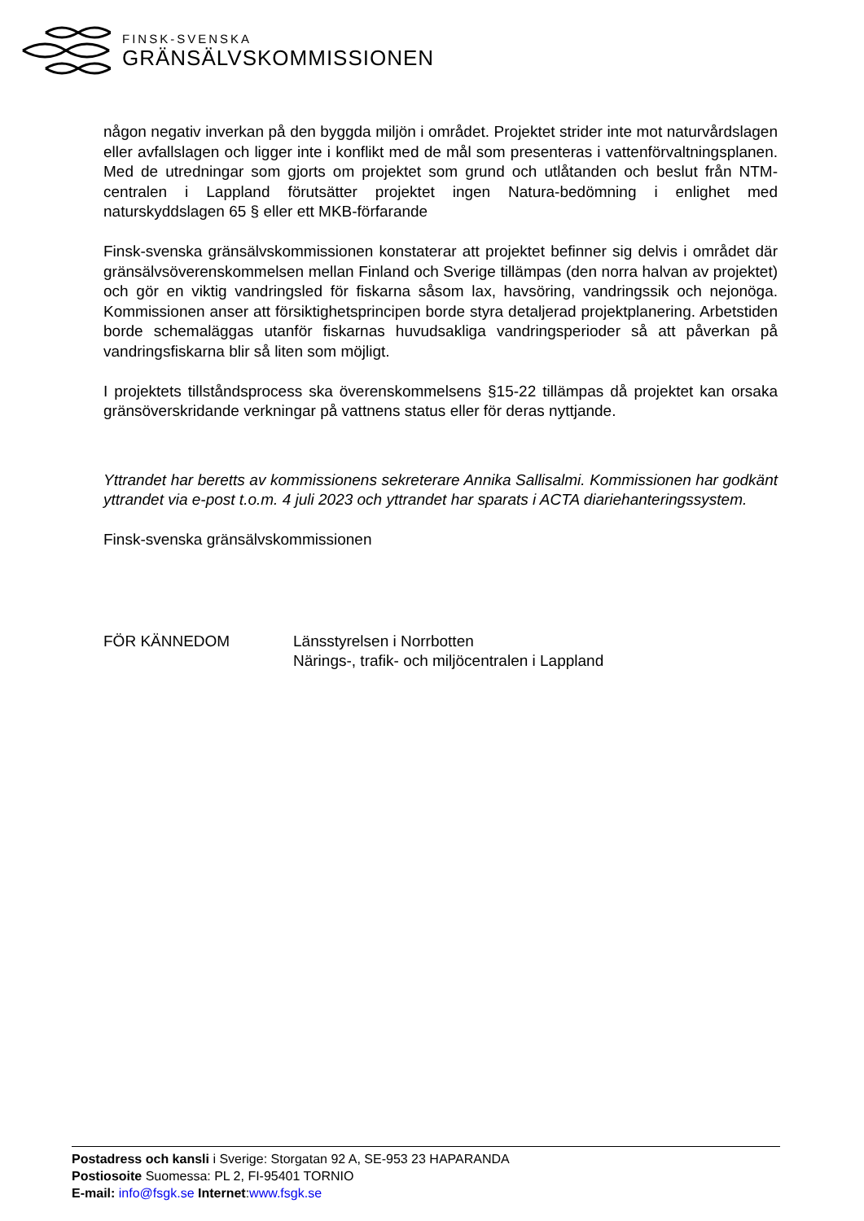FINSK-SVENSKA
GRÄNSÄLVSKOMMISSIONEN
någon negativ inverkan på den byggda miljön i området. Projektet strider inte mot naturvårdslagen eller avfallslagen och ligger inte i konflikt med de mål som presenteras i vattenförvaltningsplanen. Med de utredningar som gjorts om projektet som grund och utlåtanden och beslut från NTM-centralen i Lappland förutsätter projektet ingen Natura-bedömning i enlighet med naturskyddslagen 65 § eller ett MKB-förfarande
Finsk-svenska gränsälvskommissionen konstaterar att projektet befinner sig delvis i området där gränsälvsöverenskommelsen mellan Finland och Sverige tillämpas (den norra halvan av projektet) och gör en viktig vandringsled för fiskarna såsom lax, havsöring, vandringssik och nejonöga. Kommissionen anser att försiktighetsprincipen borde styra detaljerad projektplanering. Arbetstiden borde schemaläggas utanför fiskarnas huvudsakliga vandringsperioder så att påverkan på vandringsfiskarna blir så liten som möjligt.
I projektets tillståndsprocess ska överenskommelsens §15-22 tillämpas då projektet kan orsaka gränsöverskridande verkningar på vattnens status eller för deras nyttjande.
Yttrandet har beretts av kommissionens sekreterare Annika Sallisalmi. Kommissionen har godkänt yttrandet via e-post t.o.m. 4 juli 2023 och yttrandet har sparats i ACTA diariehanteringssystem.
Finsk-svenska gränsälvskommissionen
FÖR KÄNNEDOM Länsstyrelsen i Norrbotten
Närings-, trafik- och miljöcentralen i Lappland
Postadress och kansli i Sverige: Storgatan 92 A, SE-953 23 HAPARANDA
Postiosoite Suomessa: PL 2, FI-95401 TORNIO
E-mail: info@fsgk.se Internet:www.fsgk.se